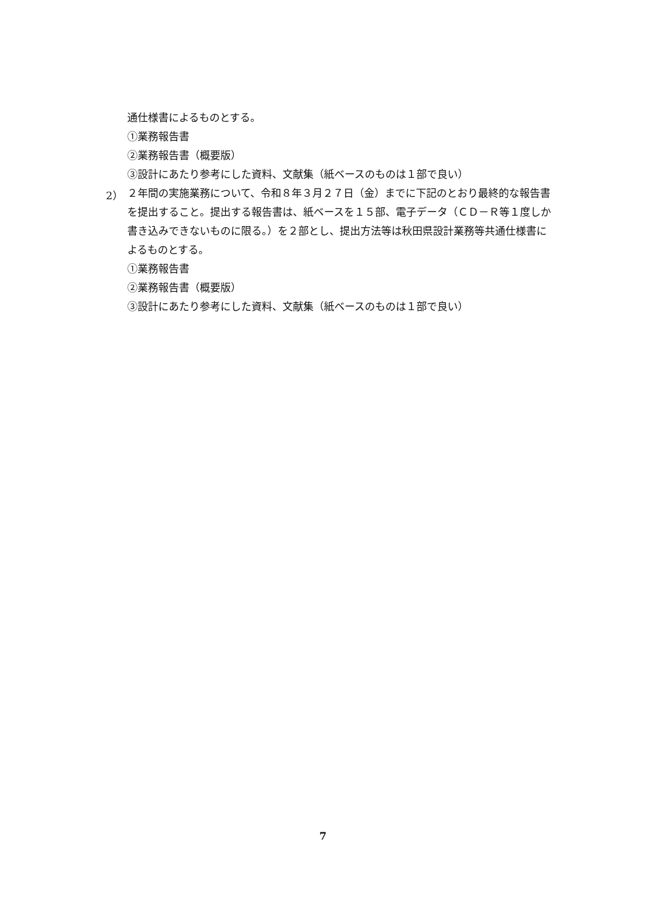通仕様書によるものとする。
①業務報告書
②業務報告書（概要版）
③設計にあたり参考にした資料、文献集（紙ベースのものは１部で良い）
2）
２年間の実施業務について、令和８年３月２７日（金）までに下記のとおり最終的な報告書を提出すること。提出する報告書は、紙ベースを１５部、電子データ（ＣＤ－Ｒ等１度しか書き込みできないものに限る。）を２部とし、提出方法等は秋田県設計業務等共通仕様書によるものとする。
①業務報告書
②業務報告書（概要版）
③設計にあたり参考にした資料、文献集（紙ベースのものは１部で良い）
7